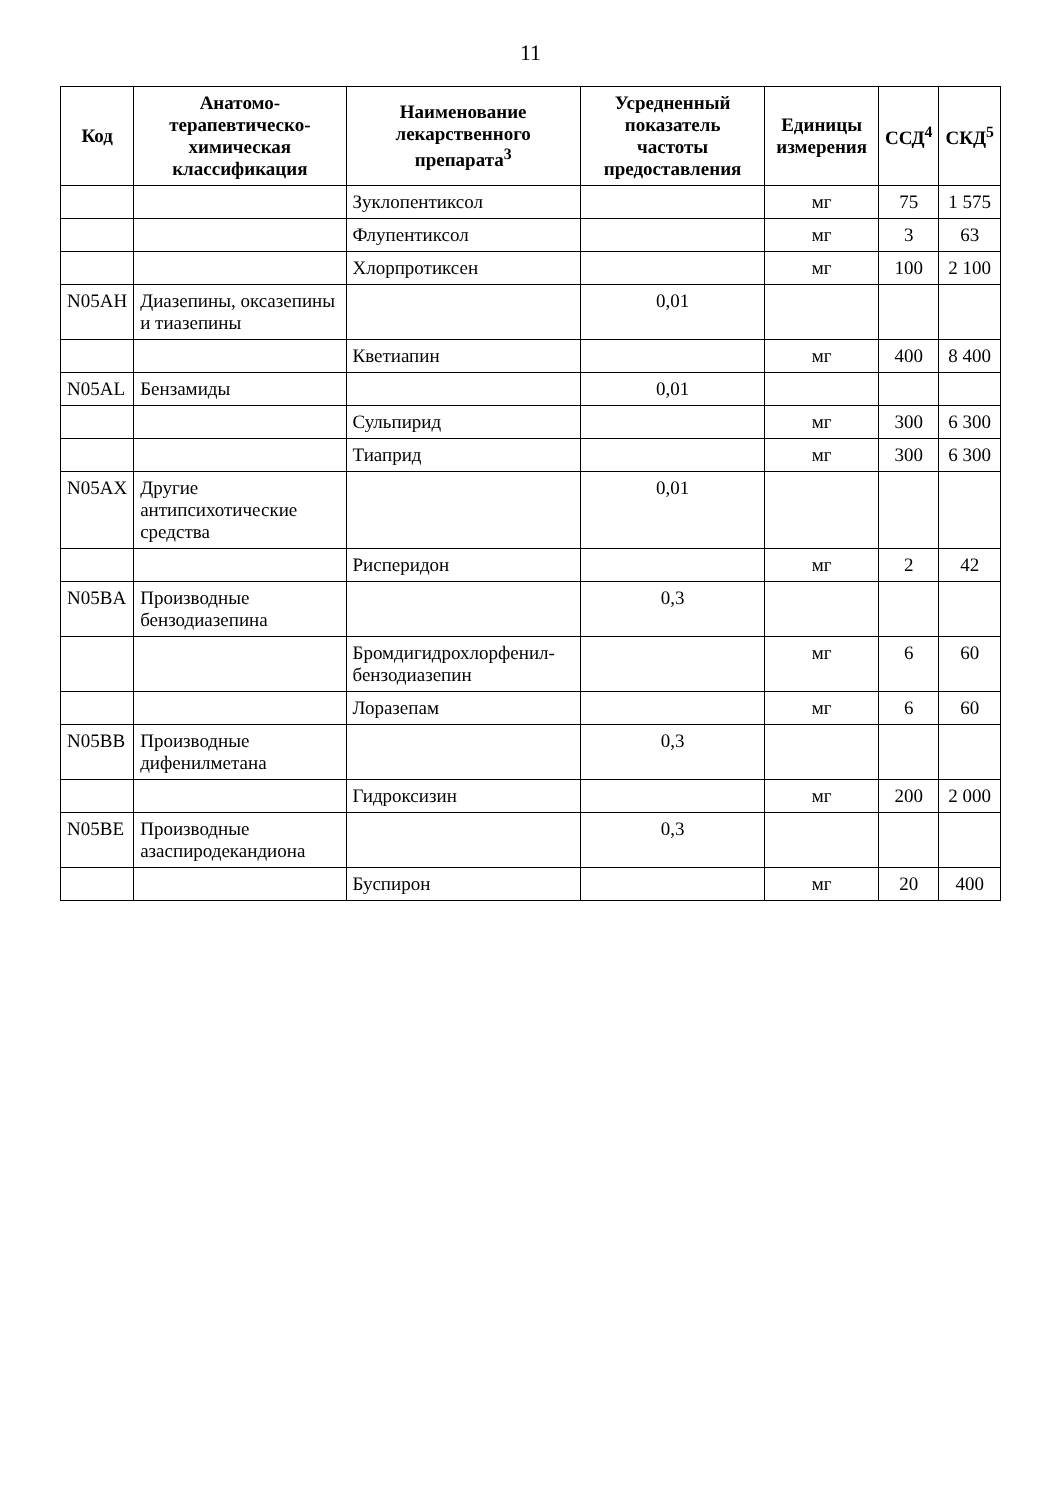11
| Код | Анатомо-терапевтическо-химическая классификация | Наименование лекарственного препарата<sup>3</sup> | Усредненный показатель частоты предоставления | Единицы измерения | ССД<sup>4</sup> | СКД<sup>5</sup> |
| --- | --- | --- | --- | --- | --- | --- |
| | | Зуклопентиксол | | мг | 75 | 1 575 |
| | | Флупентиксол | | мг | 3 | 63 |
| | | Хлорпротиксен | | мг | 100 | 2 100 |
| N05AH | Диазепины, оксазепины и тиазепины | | 0,01 | | | |
| | | Кветиапин | | мг | 400 | 8 400 |
| N05AL | Бензамиды | | 0,01 | | | |
| | | Сульпирид | | мг | 300 | 6 300 |
| | | Тиаприд | | мг | 300 | 6 300 |
| N05AX | Другие антипсихотические средства | | 0,01 | | | |
| | | Рисперидон | | мг | 2 | 42 |
| N05BA | Производные бензодиазепина | | 0,3 | | | |
| | | Бромдигидрохлорфенил-бензодиазепин | | мг | 6 | 60 |
| | | Лоразепам | | мг | 6 | 60 |
| N05BB | Производные дифенилметана | | 0,3 | | | |
| | | Гидроксизин | | мг | 200 | 2 000 |
| N05BE | Производные азаспиродекандиона | | 0,3 | | | |
| | | Буспирон | | мг | 20 | 400 |